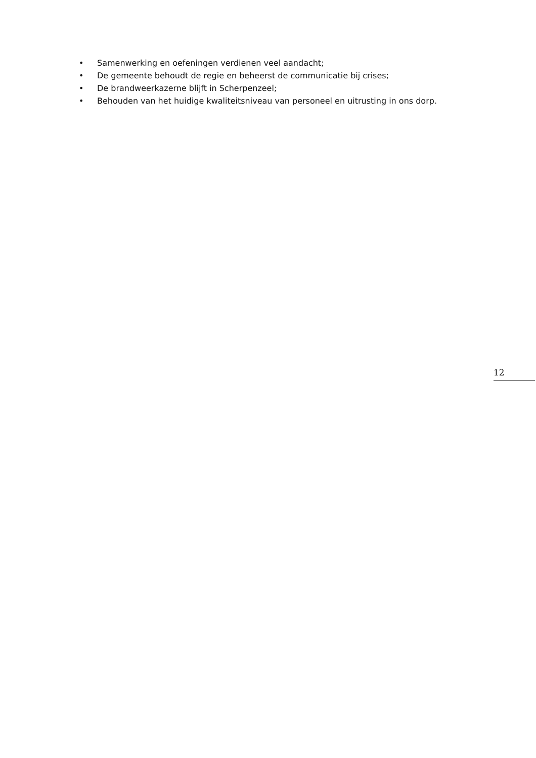• Samenwerking en oefeningen verdienen veel aandacht;
• De gemeente behoudt de regie en beheerst de communicatie bij crises;
• De brandweerkazerne blijft in Scherpenzeel;
• Behouden van het huidige kwaliteitsniveau van personeel en uitrusting in ons dorp.
12